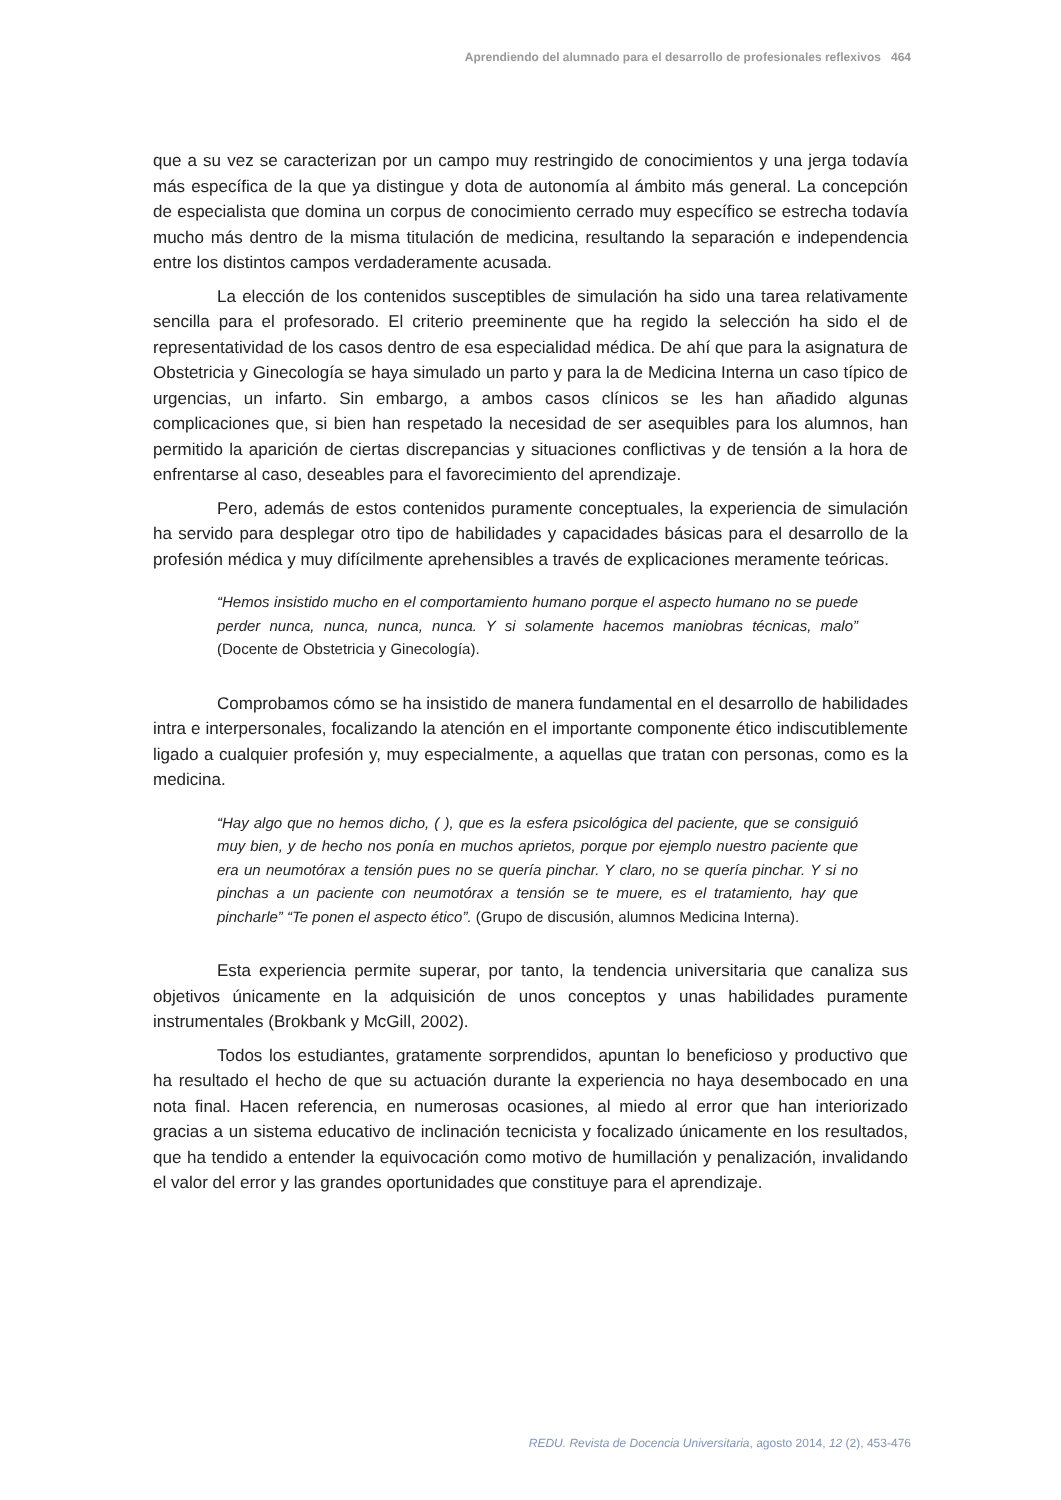Aprendiendo del alumnado para el desarrollo de profesionales reflexivos 464
que a su vez se caracterizan por un campo muy restringido de conocimientos y una jerga todavía más específica de la que ya distingue y dota de autonomía al ámbito más general. La concepción de especialista que domina un corpus de conocimiento cerrado muy específico se estrecha todavía mucho más dentro de la misma titulación de medicina, resultando la separación e independencia entre los distintos campos verdaderamente acusada.
La elección de los contenidos susceptibles de simulación ha sido una tarea relativamente sencilla para el profesorado. El criterio preeminente que ha regido la selección ha sido el de representatividad de los casos dentro de esa especialidad médica. De ahí que para la asignatura de Obstetricia y Ginecología se haya simulado un parto y para la de Medicina Interna un caso típico de urgencias, un infarto. Sin embargo, a ambos casos clínicos se les han añadido algunas complicaciones que, si bien han respetado la necesidad de ser asequibles para los alumnos, han permitido la aparición de ciertas discrepancias y situaciones conflictivas y de tensión a la hora de enfrentarse al caso, deseables para el favorecimiento del aprendizaje.
Pero, además de estos contenidos puramente conceptuales, la experiencia de simulación ha servido para desplegar otro tipo de habilidades y capacidades básicas para el desarrollo de la profesión médica y muy difícilmente aprehensibles a través de explicaciones meramente teóricas.
“Hemos insistido mucho en el comportamiento humano porque el aspecto humano no se puede perder nunca, nunca, nunca, nunca. Y si solamente hacemos maniobras técnicas, malo” (Docente de Obstetricia y Ginecología).
Comprobamos cómo se ha insistido de manera fundamental en el desarrollo de habilidades intra e interpersonales, focalizando la atención en el importante componente ético indiscutiblemente ligado a cualquier profesión y, muy especialmente, a aquellas que tratan con personas, como es la medicina.
“Hay algo que no hemos dicho, ( ), que es la esfera psicológica del paciente, que se consiguió muy bien, y de hecho nos ponía en muchos aprietos, porque por ejemplo nuestro paciente que era un neumotórax a tensión pues no se quería pinchar. Y claro, no se quería pinchar. Y si no pinchas a un paciente con neumotórax a tensión se te muere, es el tratamiento, hay que pincharle” “Te ponen el aspecto ético”. (Grupo de discusión, alumnos Medicina Interna).
Esta experiencia permite superar, por tanto, la tendencia universitaria que canaliza sus objetivos únicamente en la adquisición de unos conceptos y unas habilidades puramente instrumentales (Brokbank y McGill, 2002).
Todos los estudiantes, gratamente sorprendidos, apuntan lo beneficioso y productivo que ha resultado el hecho de que su actuación durante la experiencia no haya desembocado en una nota final. Hacen referencia, en numerosas ocasiones, al miedo al error que han interiorizado gracias a un sistema educativo de inclinación tecnicista y focalizado únicamente en los resultados, que ha tendido a entender la equivocación como motivo de humillación y penalización, invalidando el valor del error y las grandes oportunidades que constituye para el aprendizaje.
REDU. Revista de Docencia Universitaria, agosto 2014, 12 (2), 453-476